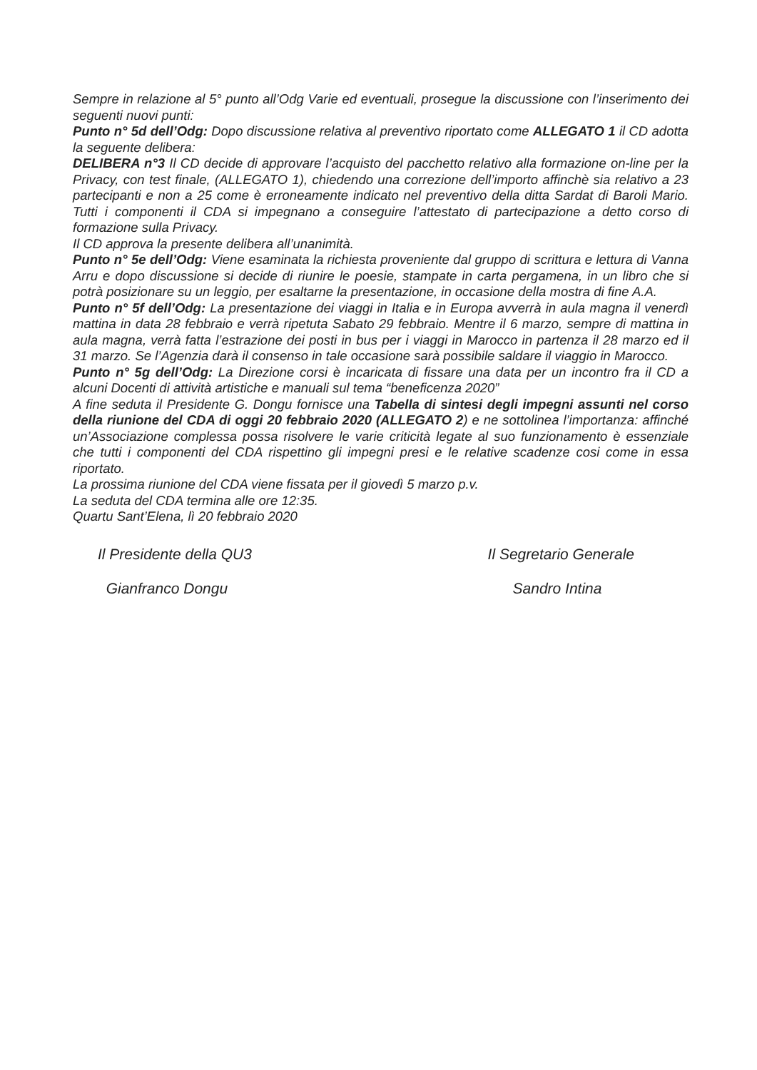Sempre in relazione al 5° punto all’Odg Varie ed eventuali, prosegue la discussione con l’inserimento dei seguenti nuovi punti:
Punto n° 5d dell’Odg: Dopo discussione relativa al preventivo riportato come ALLEGATO 1 il CD adotta la seguente delibera:
DELIBERA n°3 Il CD decide di approvare l’acquisto del pacchetto relativo alla formazione on-line per la Privacy, con test finale, (ALLEGATO 1), chiedendo una correzione dell’importo affinchè sia relativo a 23 partecipanti e non a 25 come è erroneamente indicato nel preventivo della ditta Sardat di Baroli Mario. Tutti i componenti il CDA si impegnano a conseguire l’attestato di partecipazione a detto corso di formazione sulla Privacy.
Il CD approva la presente delibera all’unanimità.
Punto n° 5e dell’Odg: Viene esaminata la richiesta proveniente dal gruppo di scrittura e lettura di Vanna Arru e dopo discussione si decide di riunire le poesie, stampate in carta pergamena, in un libro che si potrà posizionare su un leggio, per esaltarne la presentazione, in occasione della mostra di fine A.A.
Punto n° 5f dell’Odg: La presentazione dei viaggi in Italia e in Europa avverrà in aula magna il venerdì mattina in data 28 febbraio e verrà ripetuta Sabato 29 febbraio. Mentre il 6 marzo, sempre di mattina in aula magna, verrà fatta l’estrazione dei posti in bus per i viaggi in Marocco in partenza il 28 marzo ed il 31 marzo. Se l’Agenzia darà il consenso in tale occasione sarà possibile saldare il viaggio in Marocco.
Punto n° 5g dell’Odg: La Direzione corsi è incaricata di fissare una data per un incontro fra il CD a alcuni Docenti di attività artistiche e manuali sul tema “beneficenza 2020”
A fine seduta il Presidente G. Dongu fornisce una Tabella di sintesi degli impegni assunti nel corso della riunione del CDA di oggi 20 febbraio 2020 (ALLEGATO 2) e ne sottolinea l’importanza: affinché un’Associazione complessa possa risolvere le varie criticità legate al suo funzionamento è essenziale che tutti i componenti del CDA rispettino gli impegni presi e le relative scadenze cosi come in essa riportato.
La prossima riunione del CDA viene fissata per il giovedì 5 marzo p.v.
La seduta del CDA termina alle ore 12:35.
Quartu Sant’Elena, lì 20 febbraio 2020
Il Presidente della QU3
Gianfranco Dongu
Il Segretario Generale
Sandro Intina